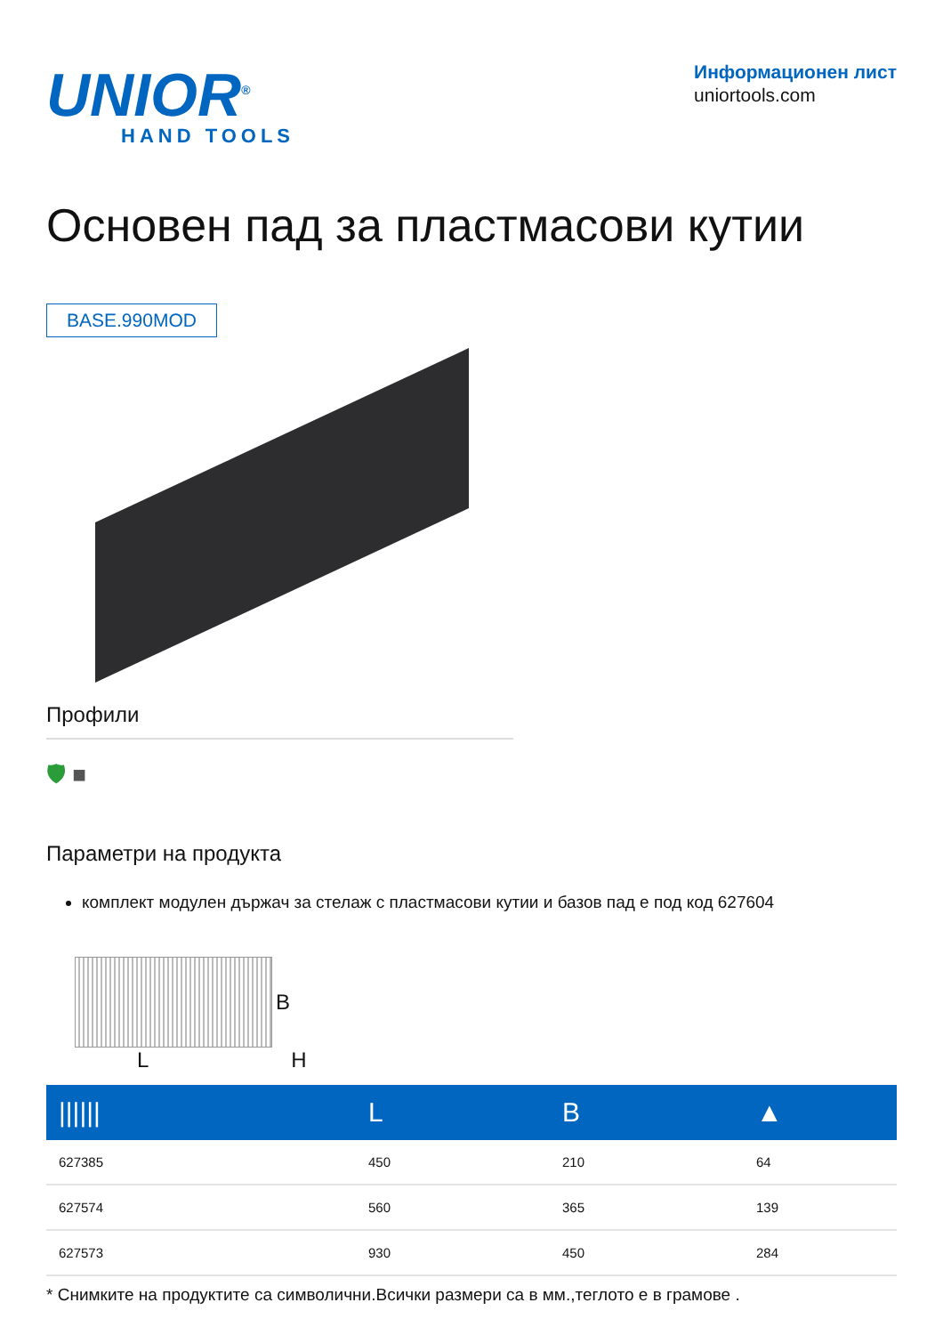UNIOR<sup>®</sup>
HAND TOOLS
Информационен лист
uniortools.com
Основен пад за пластмасови кутии
BASE.990MOD
Профили
🛡 ■
Параметри на продукта
комплект модулен държач за стелаж с пластмасови кутии и базов пад е под код 627604
B
L H
| ////// | L | B | ▲ |
| --- | --- | --- | --- |
| 627385 | 450 | 210 | 64 |
| 627574 | 560 | 365 | 139 |
| 627573 | 930 | 450 | 284 |
* Снимките на продуктите са символични.Всички размери са в мм.,теглото е в грамове .